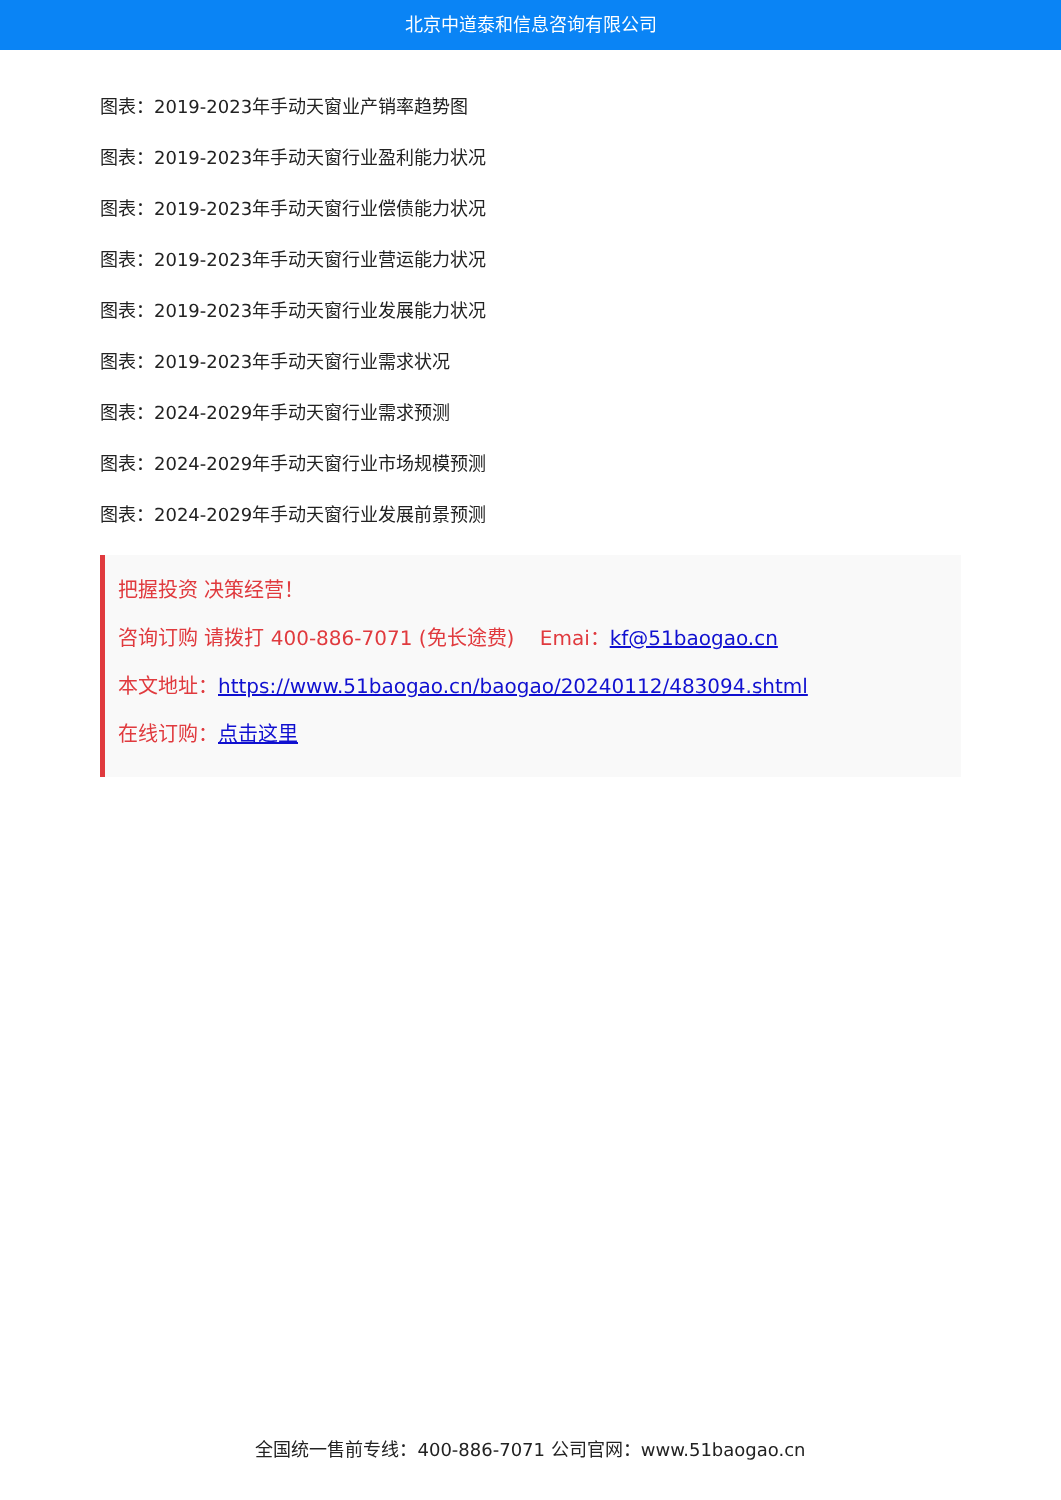北京中道泰和信息咨询有限公司
图表：2019-2023年手动天窗业产销率趋势图
图表：2019-2023年手动天窗行业盈利能力状况
图表：2019-2023年手动天窗行业偿债能力状况
图表：2019-2023年手动天窗行业营运能力状况
图表：2019-2023年手动天窗行业发展能力状况
图表：2019-2023年手动天窗行业需求状况
图表：2024-2029年手动天窗行业需求预测
图表：2024-2029年手动天窗行业市场规模预测
图表：2024-2029年手动天窗行业发展前景预测
把握投资 决策经营！
咨询订购 请拨打 400-886-7071 (免长途费) Emai：kf@51baogao.cn
本文地址：https://www.51baogao.cn/baogao/20240112/483094.shtml
在线订购：点击这里
全国统一售前专线：400-886-7071 公司官网：www.51baogao.cn